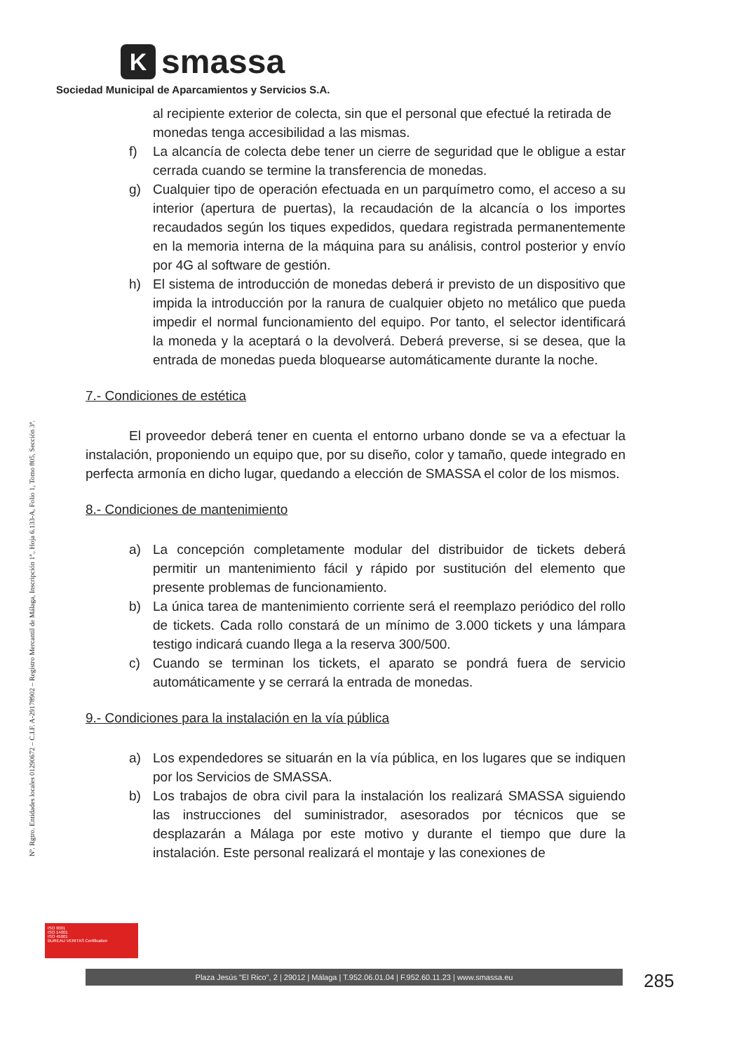K
smassa
Sociedad Municipal de Aparcamientos y Servicios S.A.
Nº. Rgtro. Entidades locales 01290672 – C.I.F. A-29178902 – Registro Mercantil de Málaga, Inscripción 1ª., Hoja 6.133-A, Folio 1, Tomo 805, Sección 3ª.
al recipiente exterior de colecta, sin que el personal que efectué la retirada de monedas tenga accesibilidad a las mismas.
f) La alcancía de colecta debe tener un cierre de seguridad que le obligue a estar cerrada cuando se termine la transferencia de monedas.
g) Cualquier tipo de operación efectuada en un parquímetro como, el acceso a su interior (apertura de puertas), la recaudación de la alcancía o los importes recaudados según los tiques expedidos, quedara registrada permanentemente en la memoria interna de la máquina para su análisis, control posterior y envío por 4G al software de gestión.
h) El sistema de introducción de monedas deberá ir previsto de un dispositivo que impida la introducción por la ranura de cualquier objeto no metálico que pueda impedir el normal funcionamiento del equipo. Por tanto, el selector identificará la moneda y la aceptará o la devolverá. Deberá preverse, si se desea, que la entrada de monedas pueda bloquearse automáticamente durante la noche.
7.- Condiciones de estética
El proveedor deberá tener en cuenta el entorno urbano donde se va a efectuar la instalación, proponiendo un equipo que, por su diseño, color y tamaño, quede integrado en perfecta armonía en dicho lugar, quedando a elección de SMASSA el color de los mismos.
8.- Condiciones de mantenimiento
a) La concepción completamente modular del distribuidor de tickets deberá permitir un mantenimiento fácil y rápido por sustitución del elemento que presente problemas de funcionamiento.
b) La única tarea de mantenimiento corriente será el reemplazo periódico del rollo de tickets. Cada rollo constará de un mínimo de 3.000 tickets y una lámpara testigo indicará cuando llega a la reserva 300/500.
c) Cuando se terminan los tickets, el aparato se pondrá fuera de servicio automáticamente y se cerrará la entrada de monedas.
9.- Condiciones para la instalación en la vía pública
a) Los expendedores se situarán en la vía pública, en los lugares que se indiquen por los Servicios de SMASSA.
b) Los trabajos de obra civil para la instalación los realizará SMASSA siguiendo las instrucciones del suministrador, asesorados por técnicos que se desplazarán a Málaga por este motivo y durante el tiempo que dure la instalación. Este personal realizará el montaje y las conexiones de
ISO 9001
ISO 14001
ISO 45001
BUREAU VERITAS Certification
Plaza Jesús "El Rico", 2 | 29012 | Málaga | T.952.06.01.04 | F.952.60.11.23 | www.smassa.eu 285